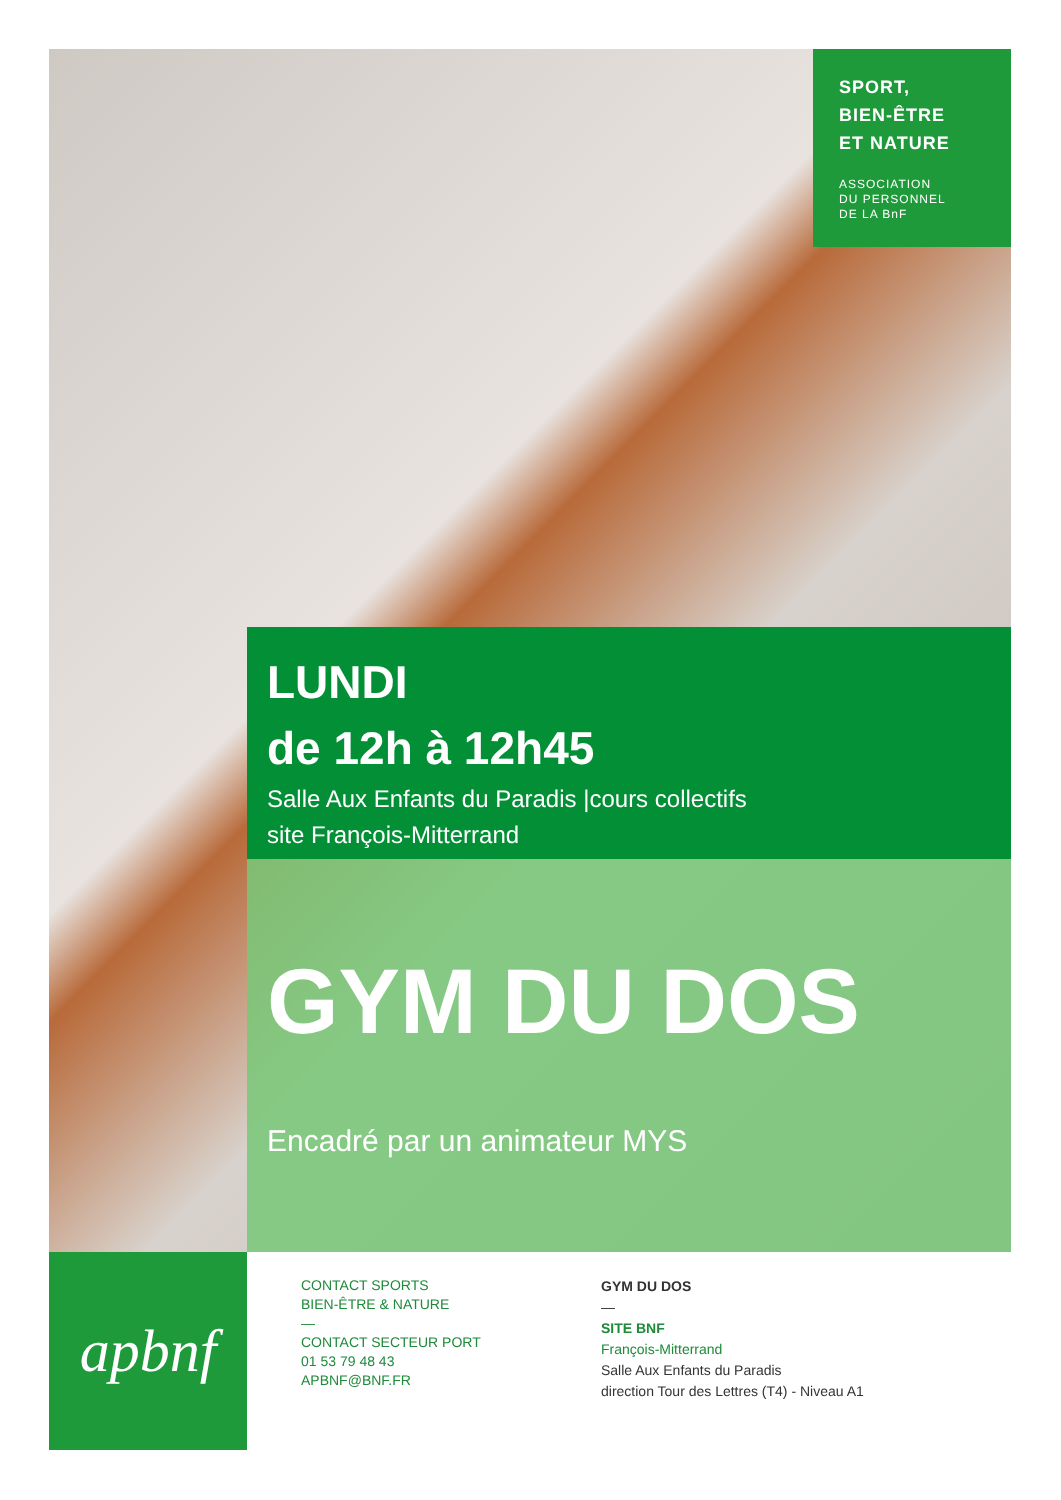SPORT,
BIEN-ÊTRE
ET NATURE
ASSOCIATION
DU PERSONNEL
DE LA BnF
LUNDI
de 12h à 12h45
Salle Aux Enfants du Paradis |cours collectifs
site François-Mitterrand
GYM DU DOS
Encadré par un animateur MYS
apbnf
CONTACT SPORTS
BIEN-ÊTRE & NATURE
—
CONTACT SECTEUR PORT
01 53 79 48 43
APBNF@BNF.FR
GYM DU DOS
—
SITE BNF
François-Mitterrand
Salle Aux Enfants du Paradis
direction Tour des Lettres (T4) - Niveau A1